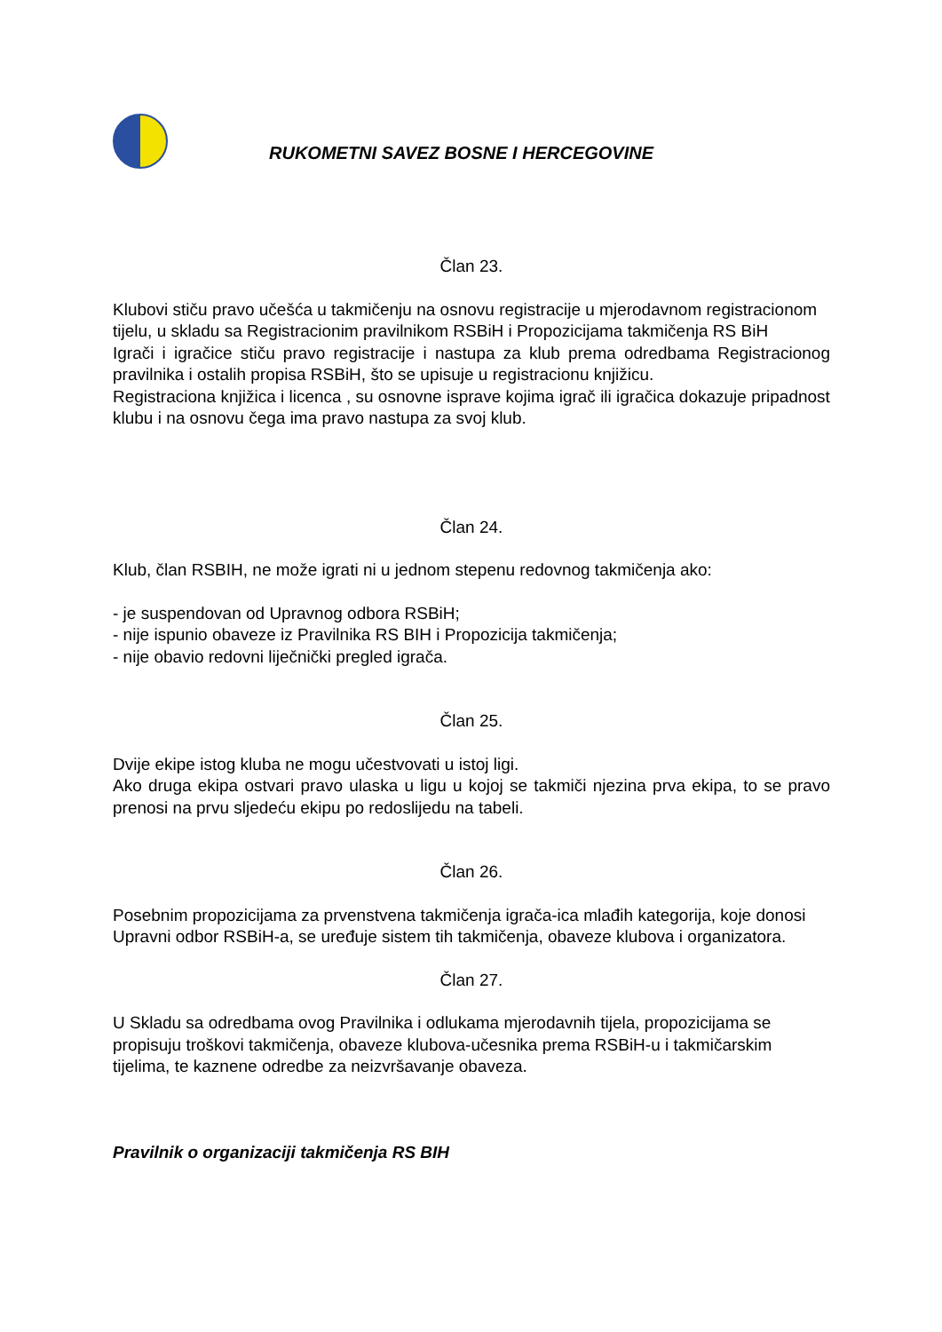RUKOMETNI SAVEZ BOSNE I HERCEGOVINE
Član 23.
Klubovi stiču pravo učešća u takmičenju na osnovu registracije u mjerodavnom registracionom tijelu, u skladu sa Registracionim pravilnikom RSBiH i Propozicijama takmičenja RS BiH
Igrači i igračice stiču pravo registracije i nastupa za klub prema odredbama Registracionog pravilnika i ostalih propisa RSBiH, što se upisuje u registracionu knjižicu.
Registraciona knjižica i licenca , su osnovne isprave kojima igrač ili igračica dokazuje pripadnost klubu i na osnovu čega ima pravo nastupa za svoj klub.
Član 24.
Klub, član RSBIH, ne može igrati ni u jednom stepenu redovnog takmičenja ako:
- je suspendovan od Upravnog odbora RSBiH;
- nije ispunio obaveze iz Pravilnika RS BIH i Propozicija takmičenja;
- nije obavio redovni liječnički pregled igrača.
Član 25.
Dvije ekipe istog kluba ne mogu učestvovati u istoj ligi.
Ako druga ekipa ostvari pravo ulaska u ligu u kojoj se takmiči njezina prva ekipa, to se pravo prenosi na prvu sljedeću ekipu po redoslijedu na tabeli.
Član 26.
Posebnim propozicijama za prvenstvena takmičenja igrača-ica mlađih kategorija, koje donosi Upravni odbor RSBiH-a, se uređuje sistem tih takmičenja, obaveze klubova i organizatora.
Član 27.
U Skladu sa odredbama ovog Pravilnika i odlukama mjerodavnih tijela, propozicijama se propisuju troškovi takmičenja, obaveze klubova-učesnika prema RSBiH-u i takmičarskim tijelima, te kaznene odredbe za neizvršavanje obaveza.
Pravilnik o organizaciji takmičenja RS BIH